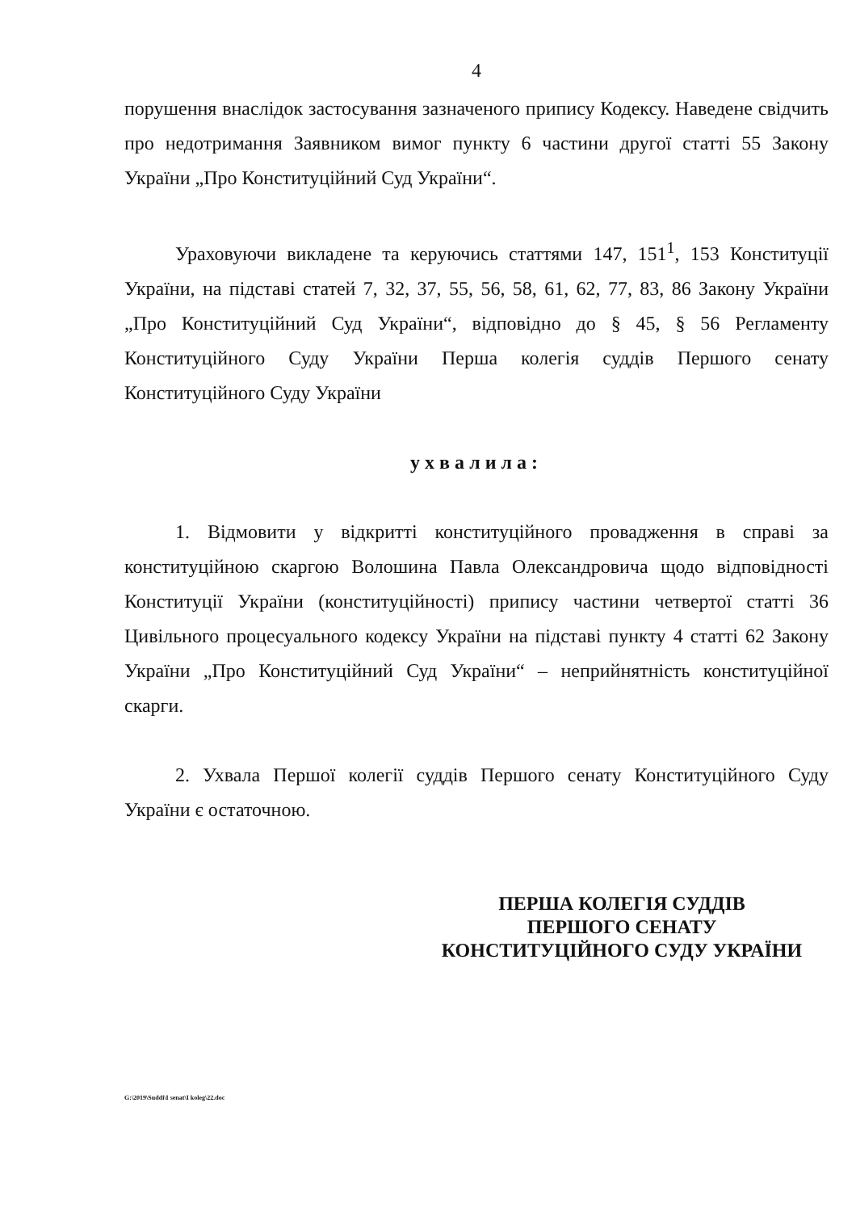4
порушення внаслідок застосування зазначеного припису Кодексу. Наведене свідчить про недотримання Заявником вимог пункту 6 частини другої статті 55 Закону України „Про Конституційний Суд України“.
Ураховуючи викладене та керуючись статтями 147, 151<sup>1</sup>, 153 Конституції України, на підставі статей 7, 32, 37, 55, 56, 58, 61, 62, 77, 83, 86 Закону України „Про Конституційний Суд України“, відповідно до § 45, § 56 Регламенту Конституційного Суду України Перша колегія суддів Першого сенату Конституційного Суду України
ухвалила:
1. Відмовити у відкритті конституційного провадження в справі за конституційною скаргою Волошина Павла Олександровича щодо відповідності Конституції України (конституційності) припису частини четвертої статті 36 Цивільного процесуального кодексу України на підставі пункту 4 статті 62 Закону України „Про Конституційний Суд України“ – неприйнятність конституційної скарги.
2. Ухвала Першої колегії суддів Першого сенату Конституційного Суду України є остаточною.
ПЕРША КОЛЕГІЯ СУДДІВ
ПЕРШОГО СЕНАТУ
КОНСТИТУЦІЙНОГО СУДУ УКРАЇНИ
G:\2019\Suddi\I senat\I koleg\22.doc